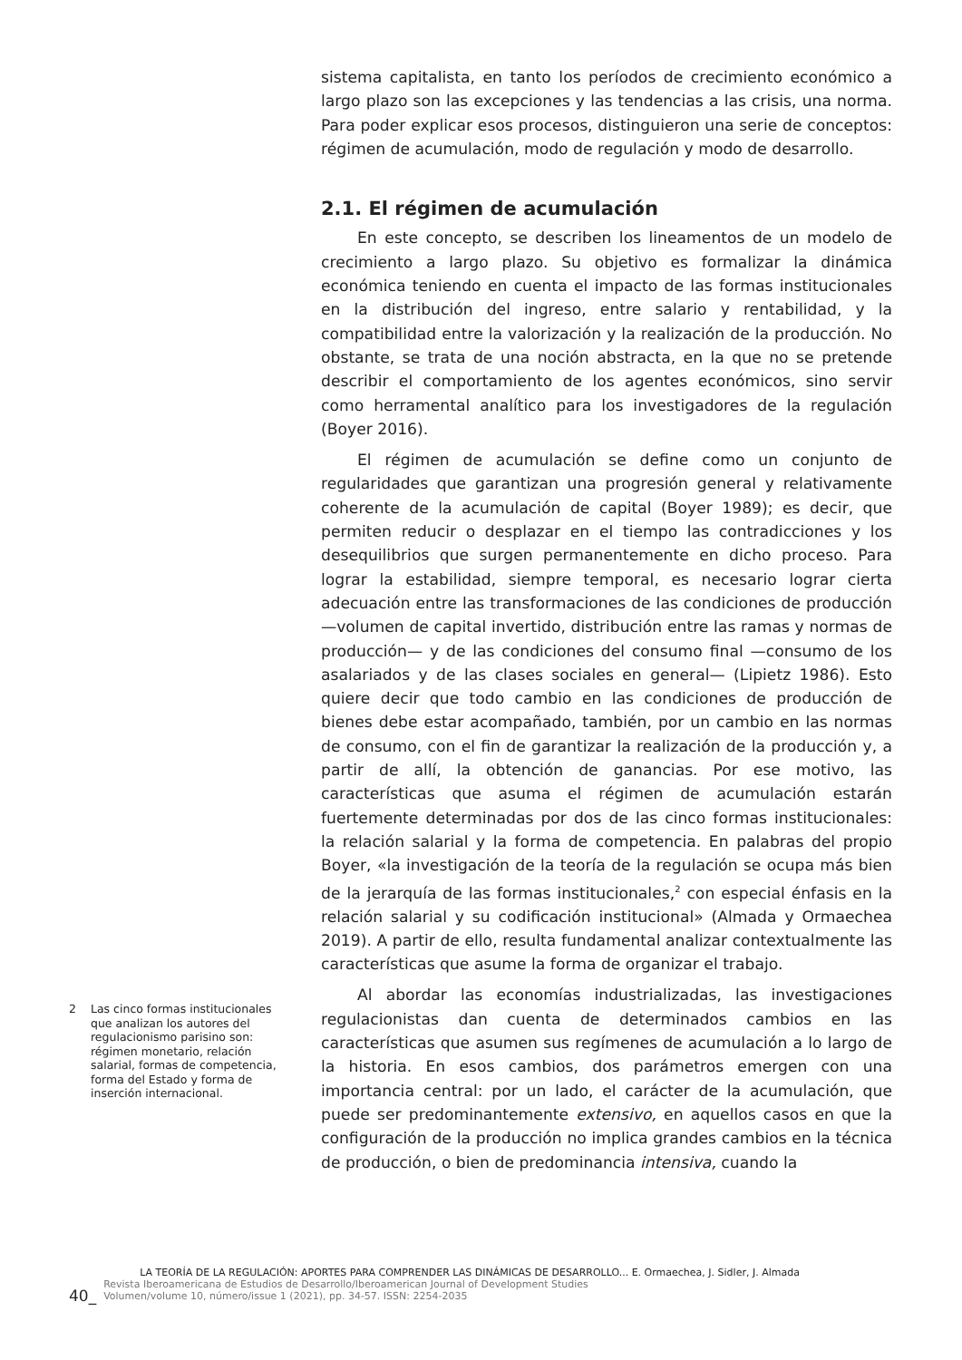sistema capitalista, en tanto los períodos de crecimiento económico a largo plazo son las excepciones y las tendencias a las crisis, una norma. Para poder explicar esos procesos, distinguieron una serie de conceptos: régimen de acumulación, modo de regulación y modo de desarrollo.
2.1. El régimen de acumulación
En este concepto, se describen los lineamentos de un modelo de crecimiento a largo plazo. Su objetivo es formalizar la dinámica económica teniendo en cuenta el impacto de las formas institucionales en la distribución del ingreso, entre salario y rentabilidad, y la compatibilidad entre la valorización y la realización de la producción. No obstante, se trata de una noción abstracta, en la que no se pretende describir el comportamiento de los agentes económicos, sino servir como herramental analítico para los investigadores de la regulación (Boyer 2016).
El régimen de acumulación se define como un conjunto de regularidades que garantizan una progresión general y relativamente coherente de la acumulación de capital (Boyer 1989); es decir, que permiten reducir o desplazar en el tiempo las contradicciones y los desequilibrios que surgen permanentemente en dicho proceso. Para lograr la estabilidad, siempre temporal, es necesario lograr cierta adecuación entre las transformaciones de las condiciones de producción —volumen de capital invertido, distribución entre las ramas y normas de producción— y de las condiciones del consumo final —consumo de los asalariados y de las clases sociales en general— (Lipietz 1986). Esto quiere decir que todo cambio en las condiciones de producción de bienes debe estar acompañado, también, por un cambio en las normas de consumo, con el fin de garantizar la realización de la producción y, a partir de allí, la obtención de ganancias. Por ese motivo, las características que asuma el régimen de acumulación estarán fuertemente determinadas por dos de las cinco formas institucionales: la relación salarial y la forma de competencia. En palabras del propio Boyer, «la investigación de la teoría de la regulación se ocupa más bien de la jerarquía de las formas institucionales,<sup>2</sup> con especial énfasis en la relación salarial y su codificación institucional» (Almada y Ormaechea 2019). A partir de ello, resulta fundamental analizar contextualmente las características que asume la forma de organizar el trabajo.
Al abordar las economías industrializadas, las investigaciones regulacionistas dan cuenta de determinados cambios en las características que asumen sus regímenes de acumulación a lo largo de la historia. En esos cambios, dos parámetros emergen con una importancia central: por un lado, el carácter de la acumulación, que puede ser predominantemente extensivo, en aquellos casos en que la configuración de la producción no implica grandes cambios en la técnica de producción, o bien de predominancia intensiva, cuando la
2 Las cinco formas institucionales que analizan los autores del regulacionismo parisino son: régimen monetario, relación salarial, formas de competencia, forma del Estado y forma de inserción internacional.
40_
LA TEORÍA DE LA REGULACIÓN: APORTES PARA COMPRENDER LAS DINÁMICAS DE DESARROLLO... E. Ormaechea, J. Sidler, J. Almada
Revista Iberoamericana de Estudios de Desarrollo/Iberoamerican Journal of Development Studies
Volumen/volume 10, número/issue 1 (2021), pp. 34-57. ISSN: 2254-2035